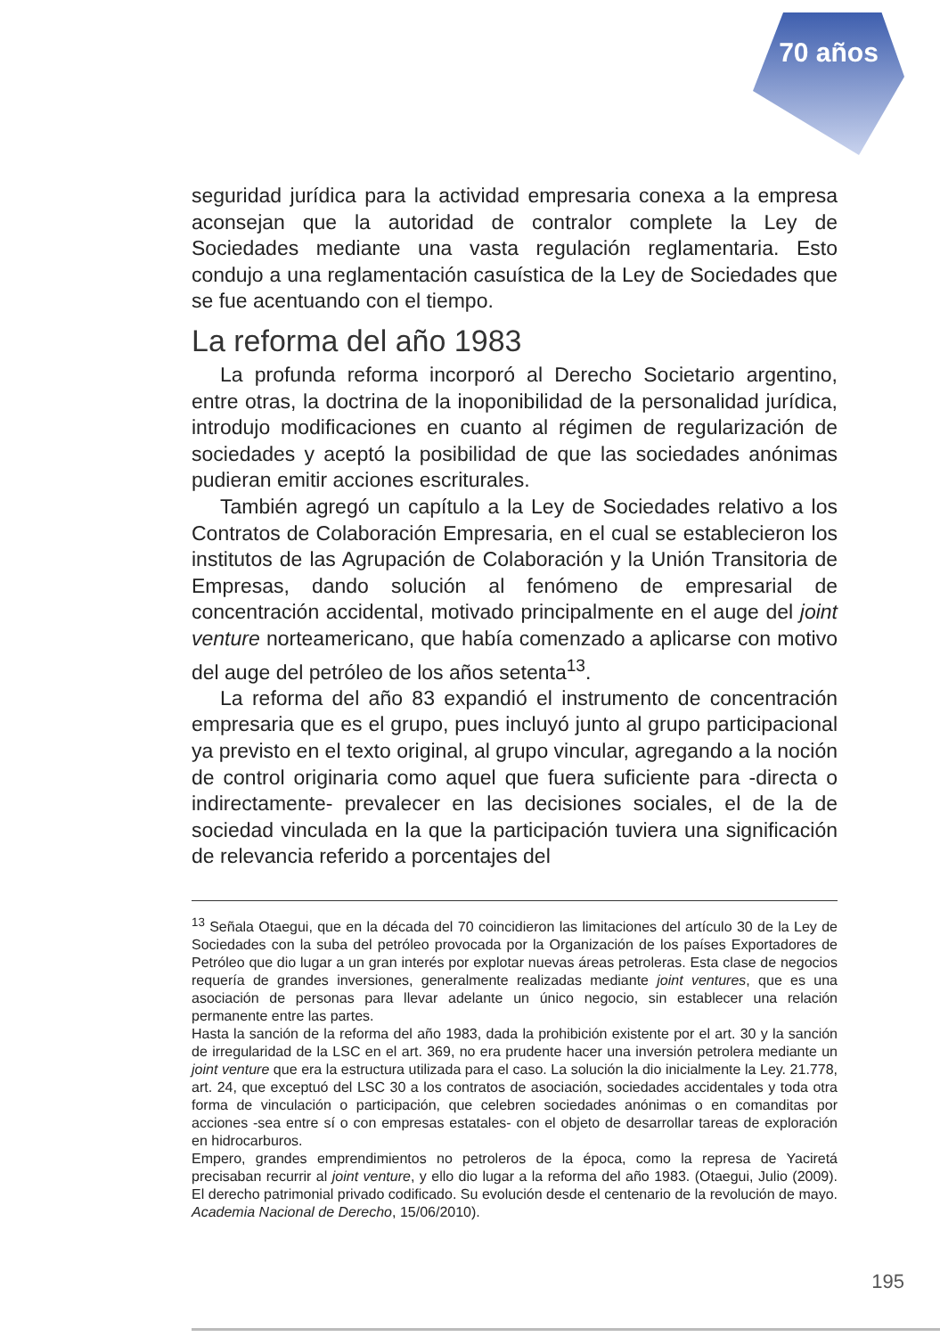70 años
seguridad jurídica para la actividad empresaria conexa a la empresa aconsejan que la autoridad de contralor complete la Ley de Sociedades mediante una vasta regulación reglamentaria. Esto condujo a una reglamentación casuística de la Ley de Sociedades que se fue acentuando con el tiempo.
La reforma del año 1983
La profunda reforma incorporó al Derecho Societario argentino, entre otras, la doctrina de la inoponibilidad de la personalidad jurídica, introdujo modificaciones en cuanto al régimen de regularización de sociedades y aceptó la posibilidad de que las sociedades anónimas pudieran emitir acciones escriturales.
También agregó un capítulo a la Ley de Sociedades relativo a los Contratos de Colaboración Empresaria, en el cual se establecieron los institutos de las Agrupación de Colaboración y la Unión Transitoria de Empresas, dando solución al fenómeno de empresarial de concentración accidental, motivado principalmente en el auge del joint venture norteamericano, que había comenzado a aplicarse con motivo del auge del petróleo de los años setenta<sup>13</sup>.
La reforma del año 83 expandió el instrumento de concentración empresaria que es el grupo, pues incluyó junto al grupo participacional ya previsto en el texto original, al grupo vincular, agregando a la noción de control originaria como aquel que fuera suficiente para -directa o indirectamente- prevalecer en las decisiones sociales, el de la de sociedad vinculada en la que la participación tuviera una significación de relevancia referido a porcentajes del
<sup>13</sup> Señala Otaegui, que en la década del 70 coincidieron las limitaciones del artículo 30 de la Ley de Sociedades con la suba del petróleo provocada por la Organización de los países Exportadores de Petróleo que dio lugar a un gran interés por explotar nuevas áreas petroleras. Esta clase de negocios requería de grandes inversiones, generalmente realizadas mediante joint ventures, que es una asociación de personas para llevar adelante un único negocio, sin establecer una relación permanente entre las partes.
Hasta la sanción de la reforma del año 1983, dada la prohibición existente por el art. 30 y la sanción de irregularidad de la LSC en el art. 369, no era prudente hacer una inversión petrolera mediante un joint venture que era la estructura utilizada para el caso. La solución la dio inicialmente la Ley. 21.778, art. 24, que exceptuó del LSC 30 a los contratos de asociación, sociedades accidentales y toda otra forma de vinculación o participación, que celebren sociedades anónimas o en comanditas por acciones -sea entre sí o con empresas estatales- con el objeto de desarrollar tareas de exploración en hidrocarburos.
Empero, grandes emprendimientos no petroleros de la época, como la represa de Yaciretá precisaban recurrir al joint venture, y ello dio lugar a la reforma del año 1983. (Otaegui, Julio (2009). El derecho patrimonial privado codificado. Su evolución desde el centenario de la revolución de mayo. Academia Nacional de Derecho, 15/06/2010).
195